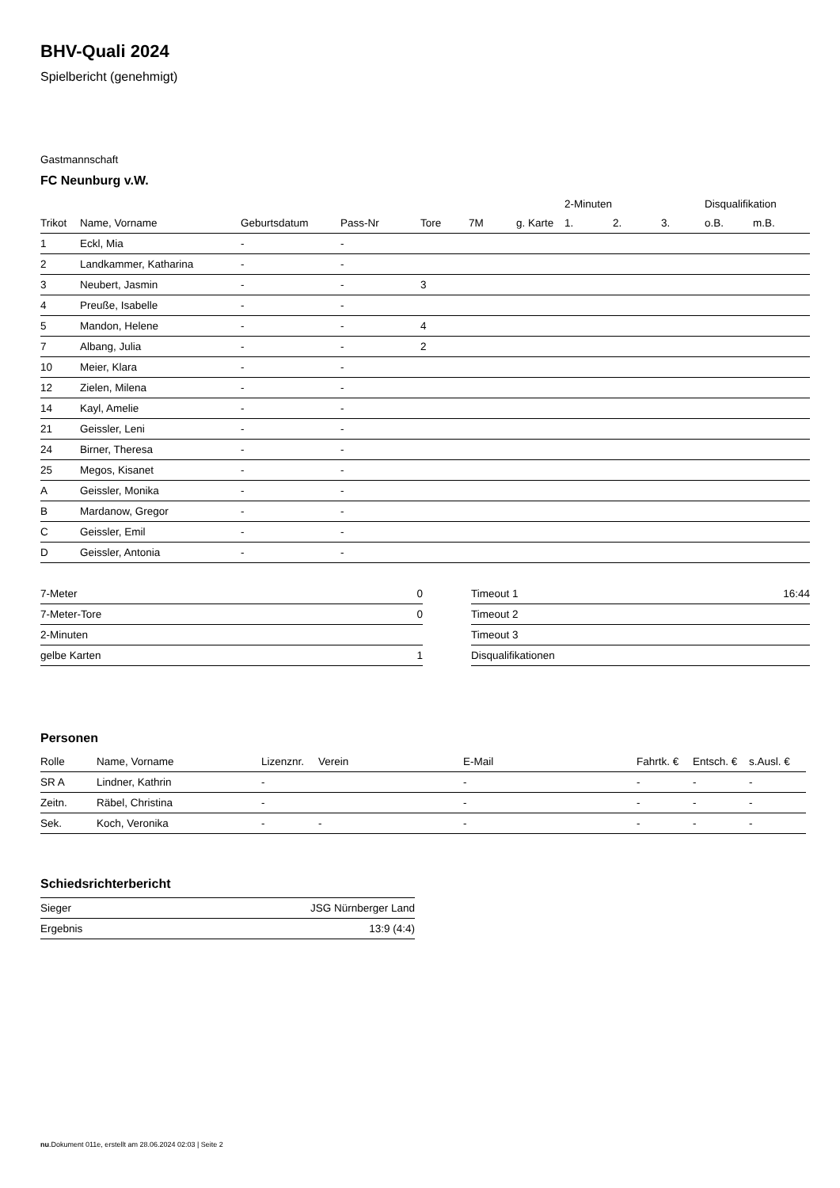BHV-Quali 2024
Spielbericht (genehmigt)
Gastmannschaft
FC Neunburg v.W.
| | | | | | | | 2-Minuten | | | Disqualifikation | |
| --- | --- | --- | --- | --- | --- | --- | --- | --- | --- | --- | --- |
| Trikot | Name, Vorname | Geburtsdatum | Pass-Nr | Tore | 7M | g. Karte | 1. | 2. | 3. | o.B. | m.B. |
| 1 | Eckl, Mia | - | - | | | | | | | | |
| 2 | Landkammer, Katharina | - | - | | | | | | | | |
| 3 | Neubert, Jasmin | - | - | 3 | | | | | | | |
| 4 | Preuße, Isabelle | - | - | | | | | | | | |
| 5 | Mandon, Helene | - | - | 4 | | | | | | | |
| 7 | Albang, Julia | - | - | 2 | | | | | | | |
| 10 | Meier, Klara | - | - | | | | | | | | |
| 12 | Zielen, Milena | - | - | | | | | | | | |
| 14 | Kayl, Amelie | - | - | | | | | | | | |
| 21 | Geissler, Leni | - | - | | | | | | | | |
| 24 | Birner, Theresa | - | - | | | | | | | | |
| 25 | Megos, Kisanet | - | - | | | | | | | | |
| A | Geissler, Monika | - | - | | | | | | | | |
| B | Mardanow, Gregor | - | - | | | | | | | | |
| C | Geissler, Emil | - | - | | | | | | | | |
| D | Geissler, Antonia | - | - | | | | | | | | |
| 7-Meter | 0 |
| 7-Meter-Tore | 0 |
| 2-Minuten | |
| gelbe Karten | 1 |
| Timeout 1 | 16:44 |
| Timeout 2 | |
| Timeout 3 | |
| Disqualifikationen | |
Personen
| Rolle | Name, Vorname | Lizenznr. | Verein | E-Mail | Fahrtk. € | Entsch. € | s.Ausl. € |
| --- | --- | --- | --- | --- | --- | --- | --- |
| SR A | Lindner, Kathrin | - | | - | - | - | - |
| Zeitn. | Räbel, Christina | - | | - | - | - | - |
| Sek. | Koch, Veronika | - | - | - | - | - | - |
Schiedsrichterbericht
| Sieger | JSG Nürnberger Land |
| Ergebnis | 13:9 (4:4) |
nu.Dokument 011e, erstellt am 28.06.2024 02:03 | Seite 2